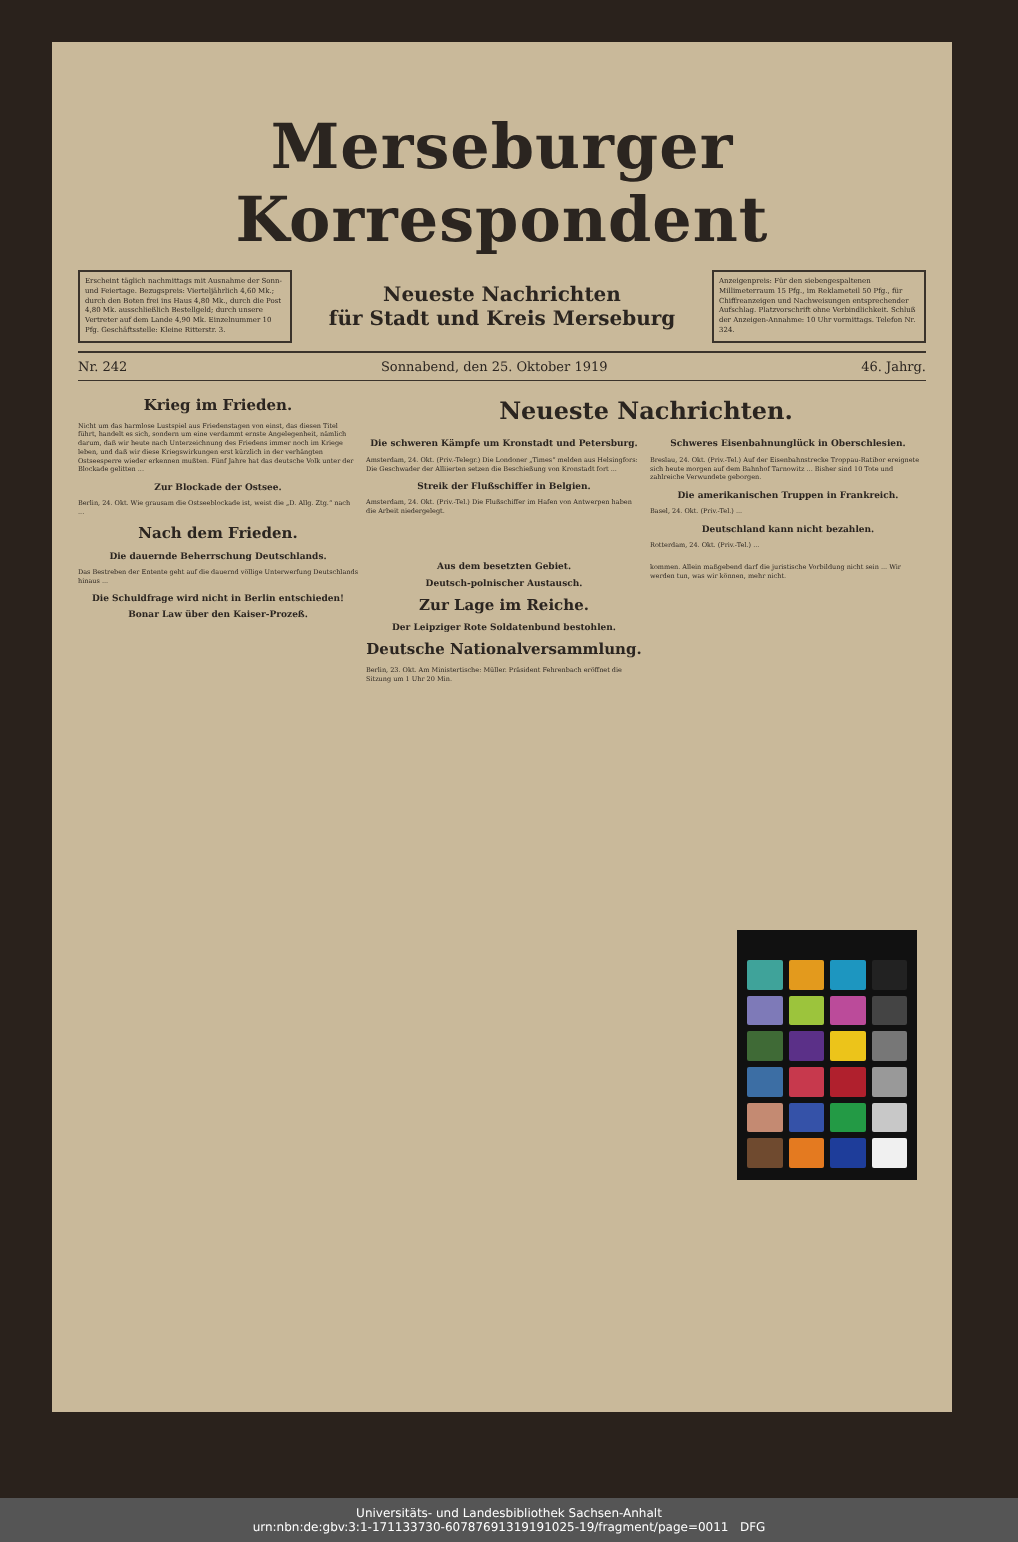Merseburger Korrespondent
Erscheint täglich nachmittags mit Ausnahme der Sonn- und Feiertage. Bezugspreis: Vierteljährlich 4,60 Mk.; durch den Boten frei ins Haus 4,80 Mk., durch die Post 4,80 Mk. ausschließlich Bestellgeld; durch unsere Vertreter auf dem Lande 4,90 Mk. Einzelnummer 10 Pfg. Geschäftsstelle: Kleine Ritterstr. 3.
Neueste Nachrichten
für Stadt und Kreis Merseburg
Anzeigenpreis: Für den siebengespaltenen Millimeterraum 15 Pfg., im Reklameteil 50 Pfg., für Chiffreanzeigen und Nachweisungen entsprechender Aufschlag. Platzvorschrift ohne Verbindlichkeit. Schluß der Anzeigen-Annahme: 10 Uhr vormittags. Telefon Nr. 324.
Nr. 242 Sonnabend, den 25. Oktober 1919 46. Jahrg.
Krieg im Frieden.
Nicht um das harmlose Lustspiel aus Friedenstagen von einst, das diesen Titel führt, handelt es sich, sondern um eine verdammt ernste Angelegenheit, nämlich darum, daß wir heute nach Unterzeichnung des Friedens immer noch im Kriege leben, und daß wir diese Kriegswirkungen erst kürzlich in der verhängten Ostseesperre wieder erkennen mußten. Fünf Jahre hat das deutsche Volk unter der Blockade gelitten ...
Zur Blockade der Ostsee.
Berlin, 24. Okt. Wie grausam die Ostseeblockade ist, weist die „D. Allg. Ztg.“ nach ...
Nach dem Frieden.
Die dauernde Beherrschung Deutschlands.
Das Bestreben der Entente geht auf die dauernd völlige Unterwerfung Deutschlands hinaus ...
Die Schuldfrage wird nicht in Berlin entschieden!
Bonar Law über den Kaiser-Prozeß.
Neueste Nachrichten.
Die schweren Kämpfe um Kronstadt und Petersburg.
Amsterdam, 24. Okt. (Priv.-Telegr.) Die Londoner „Times“ melden aus Helsingfors: Die Geschwader der Alliierten setzen die Beschießung von Kronstadt fort ...
Streik der Flußschiffer in Belgien.
Amsterdam, 24. Okt. (Priv.-Tel.) Die Flußschiffer im Hafen von Antwerpen haben die Arbeit niedergelegt.
Schweres Eisenbahnunglück in Oberschlesien.
Breslau, 24. Okt. (Priv.-Tel.) Auf der Eisenbahnstrecke Troppau-Ratibor ereignete sich heute morgen auf dem Bahnhof Tarnowitz ... Bisher sind 10 Tote und zahlreiche Verwundete geborgen.
Die amerikanischen Truppen in Frankreich.
Basel, 24. Okt. (Priv.-Tel.) ...
Deutschland kann nicht bezahlen.
Rotterdam, 24. Okt. (Priv.-Tel.) ...
Aus dem besetzten Gebiet.
Deutsch-polnischer Austausch.
Zur Lage im Reiche.
Der Leipziger Rote Soldatenbund bestohlen.
Deutsche Nationalversammlung.
Berlin, 23. Okt. Am Ministertische: Müller. Präsident Fehrenbach eröffnet die Sitzung um 1 Uhr 20 Min.
kommen. Allein maßgebend darf die juristische Vorbildung nicht sein ... Wir werden tun, was wir können, mehr nicht.
Universitäts- und Landesbibliothek Sachsen-Anhalt
urn:nbn:de:gbv:3:1-171133730-60787691319191025-19/fragment/page=0011 DFG